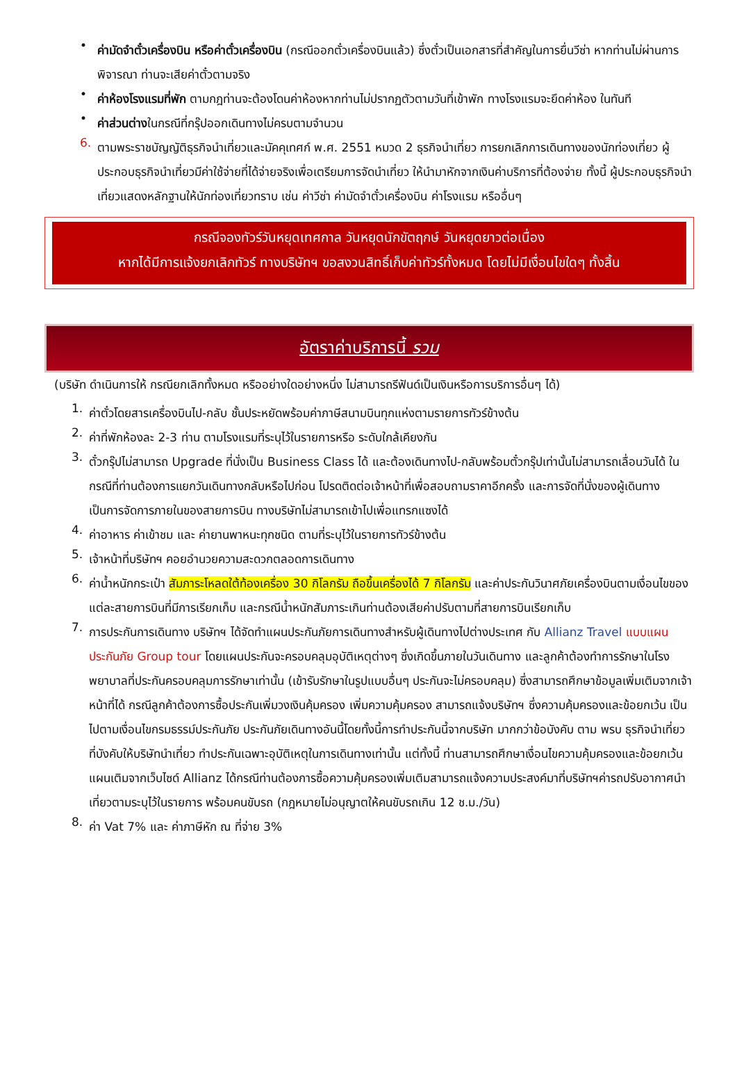•
ค่ามัดจำตั๋วเครื่องบิน หรือค่าตั๋วเครื่องบิน (กรณีออกตั๋วเครื่องบินแล้ว) ซึ่งตั๋วเป็นเอกสารที่สำคัญในการยื่นวีซ่า หากท่านไม่ผ่านการพิจารณา ท่านจะเสียค่าตั๋วตามจริง
•
ค่าห้องโรงแรมที่พัก ตามกฎท่านจะต้องโดนค่าห้องหากท่านไม่ปรากฏตัวตามวันที่เข้าพัก ทางโรงแรมจะยึดค่าห้อง ในทันที
•
ค่าส่วนต่างในกรณีที่กรุ๊ปออกเดินทางไม่ครบตามจำนวน
6.
ตามพระราชบัญญัติธุรกิจนำเที่ยวและมัคคุเทศก์ พ.ศ. 2551 หมวด 2 ธุรกิจนำเที่ยว การยกเลิกการเดินทางของนักท่องเที่ยว ผู้ประกอบธุรกิจนำเที่ยวมีค่าใช้จ่ายที่ได้จ่ายจริงเพื่อเตรียมการจัดนำเที่ยว ให้นำมาหักจากเงินค่าบริการที่ต้องจ่าย ทั้งนี้ ผู้ประกอบธุรกิจนำเที่ยวแสดงหลักฐานให้นักท่องเที่ยวทราบ เช่น ค่าวีซ่า ค่ามัดจำตั๋วเครื่องบิน ค่าโรงแรม หรืออื่นๆ
กรณีจองทัวร์วันหยุดเทศกาล วันหยุดนักขัตฤกษ์ วันหยุดยาวต่อเนื่อง
หากได้มีการแจ้งยกเลิกทัวร์ ทางบริษัทฯ ขอสงวนสิทธิ์เก็บค่าทัวร์ทั้งหมด โดยไม่มีเงื่อนไขใดๆ ทั้งสิ้น
อัตราค่าบริการนี้ รวม
(บริษัท ดำเนินการให้ กรณียกเลิกทั้งหมด หรืออย่างใดอย่างหนึ่ง ไม่สามารถรีฟันด์เป็นเงินหรือการบริการอื่นๆ ได้)
1.
ค่าตั๋วโดยสารเครื่องบินไป-กลับ ชั้นประหยัดพร้อมค่าภาษีสนามบินทุกแห่งตามรายการทัวร์ข้างต้น
2.
ค่าที่พักห้องละ 2-3 ท่าน ตามโรงแรมที่ระบุไว้ในรายการหรือ ระดับใกล้เคียงกัน
3.
ตั๋วกรุ๊ปไม่สามารถ Upgrade ที่นั่งเป็น Business Class ได้ และต้องเดินทางไป-กลับพร้อมตั๋วกรุ๊ปเท่านั้นไม่สามารถเลื่อนวันได้ ใน กรณีที่ท่านต้องการแยกวันเดินทางกลับหรือไปก่อน โปรดติดต่อเจ้าหน้าที่เพื่อสอบถามราคาอีกครั้ง และการจัดที่นั่งของผู้เดินทาง เป็นการจัดการภายในของสายการบิน ทางบริษัทไม่สามารถเข้าไปเพื่อแทรกแซงได้
4.
ค่าอาหาร ค่าเข้าชม และ ค่ายานพาหนะทุกชนิด ตามที่ระบุไว้ในรายการทัวร์ข้างต้น
5.
เจ้าหน้าที่บริษัทฯ คอยอำนวยความสะดวกตลอดการเดินทาง
6.
ค่าน้ำหนักกระเป๋า สัมภาระโหลดใต้ท้องเครื่อง 30 กิโลกรัม ถือขึ้นเครื่องได้ 7 กิโลกรัม และค่าประกันวินาศภัยเครื่องบินตามเงื่อนไขของแต่ละสายการบินที่มีการเรียกเก็บ และกรณีน้ำหนักสัมภาระเกินท่านต้องเสียค่าปรับตามที่สายการบินเรียกเก็บ
7.
การประกันการเดินทาง บริษัทฯ ได้จัดทำแผนประกันภัยการเดินทางสำหรับผู้เดินทางไปต่างประเทศ กับ Allianz Travel แบบแผนประกันภัย Group tour โดยแผนประกันจะครอบคลุมอุบัติเหตุต่างๆ ซึ่งเกิดขึ้นภายในวันเดินทาง และลูกค้าต้องทำการรักษาในโรงพยาบาลที่ประกันครอบคลุมการรักษาเท่านั้น (เข้ารับรักษาในรูปแบบอื่นๆ ประกันจะไม่ครอบคลุม) ซึ่งสามารถศึกษาข้อมูลเพิ่มเติมจากเจ้าหน้าที่ได้ กรณีลูกค้าต้องการซื้อประกันเพิ่มวงเงินคุ้มครอง เพิ่มความคุ้มครอง สามารถแจ้งบริษัทฯ ซึ่งความคุ้มครองและข้อยกเว้น เป็นไปตามเงื่อนไขกรมธรรม์ประกันภัย ประกันภัยเดินทางอันนี้โดยทั้งนี้การทำประกันนี้จากบริษัท มากกว่าข้อบังคับ ตาม พรบ ธุรกิจนำเที่ยว ที่บังคับให้บริษัทนำเที่ยว ทำประกันเฉพาะอุบัติเหตุในการเดินทางเท่านั้น แต่ทั้งนี้ ท่านสามารถศึกษาเงื่อนไขความคุ้มครองและข้อยกเว้นแผนเติมจากเว็บไซด์ Allianz ได้กรณีท่านต้องการซื้อความคุ้มครองเพิ่มเติมสามารถแจ้งความประสงค์มาที่บริษัทฯค่ารถปรับอากาศนำเที่ยวตามระบุไว้ในรายการ พร้อมคนขับรถ (กฎหมายไม่อนุญาตให้คนขับรถเกิน 12 ช.ม./วัน)
8.
ค่า Vat 7% และ ค่าภาษีหัก ณ ที่จ่าย 3%